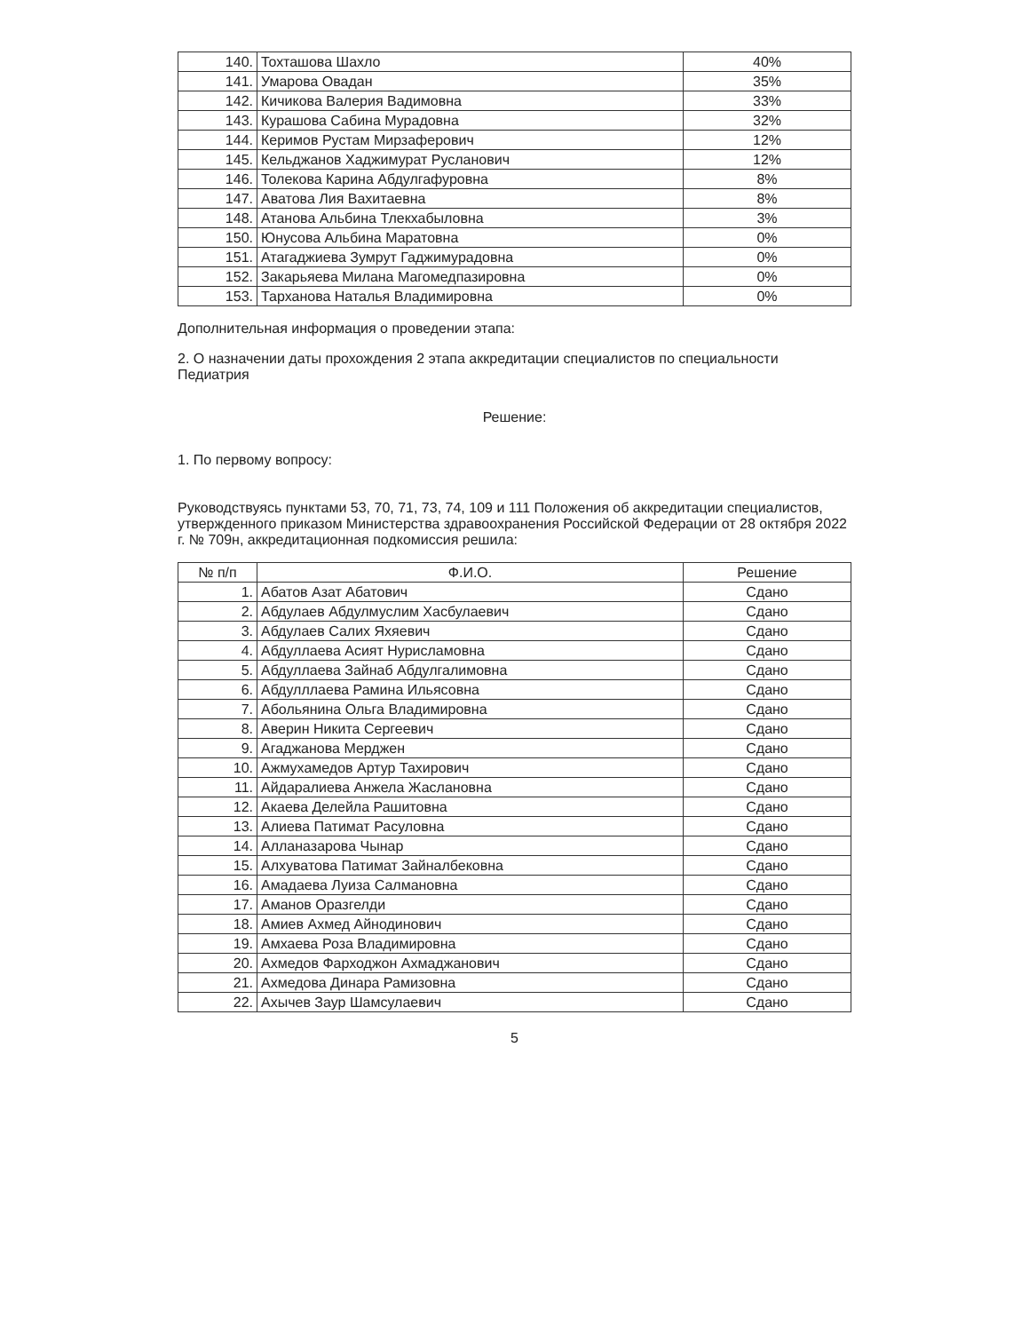| 140. | Тохташова Шахло | 40% |
| 141. | Умарова Овадан | 35% |
| 142. | Кичикова Валерия Вадимовна | 33% |
| 143. | Курашова Сабина Мурадовна | 32% |
| 144. | Керимов Рустам Мирзаферович | 12% |
| 145. | Кельджанов Хаджимурат Русланович | 12% |
| 146. | Толекова Карина Абдулгафуровна | 8% |
| 147. | Аватова Лия Вахитаевна | 8% |
| 148. | Атанова Альбина Тлекхабыловна | 3% |
| 150. | Юнусова Альбина Маратовна | 0% |
| 151. | Атагаджиева Зумрут Гаджимурадовна | 0% |
| 152. | Закарьяева Милана Магомедпазировна | 0% |
| 153. | Тарханова Наталья Владимировна | 0% |
Дополнительная информация о проведении этапа:
2. О назначении даты прохождения 2 этапа аккредитации специалистов по специальности Педиатрия
Решение:
1. По первому вопросу:
Руководствуясь пунктами 53, 70, 71, 73, 74, 109 и 111 Положения об аккредитации специалистов, утвержденного приказом Министерства здравоохранения Российской Федерации от 28 октября 2022 г. № 709н, аккредитационная подкомиссия решила:
| № п/п | Ф.И.О. | Решение |
| --- | --- | --- |
| 1. | Абатов Азат Абатович | Сдано |
| 2. | Абдулаев Абдулмуслим Хасбулаевич | Сдано |
| 3. | Абдулаев Салих Яхяевич | Сдано |
| 4. | Абдуллаева Асият Нурисламовна | Сдано |
| 5. | Абдуллаева Зайнаб Абдулгалимовна | Сдано |
| 6. | Абдулллаева Рамина Ильясовна | Сдано |
| 7. | Абольянина Ольга Владимировна | Сдано |
| 8. | Аверин Никита Сергеевич | Сдано |
| 9. | Агаджанова Мерджен | Сдано |
| 10. | Ажмухамедов Артур Тахирович | Сдано |
| 11. | Айдаралиева Анжела Жаслановна | Сдано |
| 12. | Акаева Делейла Рашитовна | Сдано |
| 13. | Алиева Патимат Расуловна | Сдано |
| 14. | Алланазарова Чынар | Сдано |
| 15. | Алхуватова Патимат Зайналбековна | Сдано |
| 16. | Амадаева Луиза Салмановна | Сдано |
| 17. | Аманов Оразгелди | Сдано |
| 18. | Амиев Ахмед Айнодинович | Сдано |
| 19. | Амхаева Роза Владимировна | Сдано |
| 20. | Ахмедов Фарходжон Ахмаджанович | Сдано |
| 21. | Ахмедова Динара Рамизовна | Сдано |
| 22. | Ахычев Заур Шамсулаевич | Сдано |
5